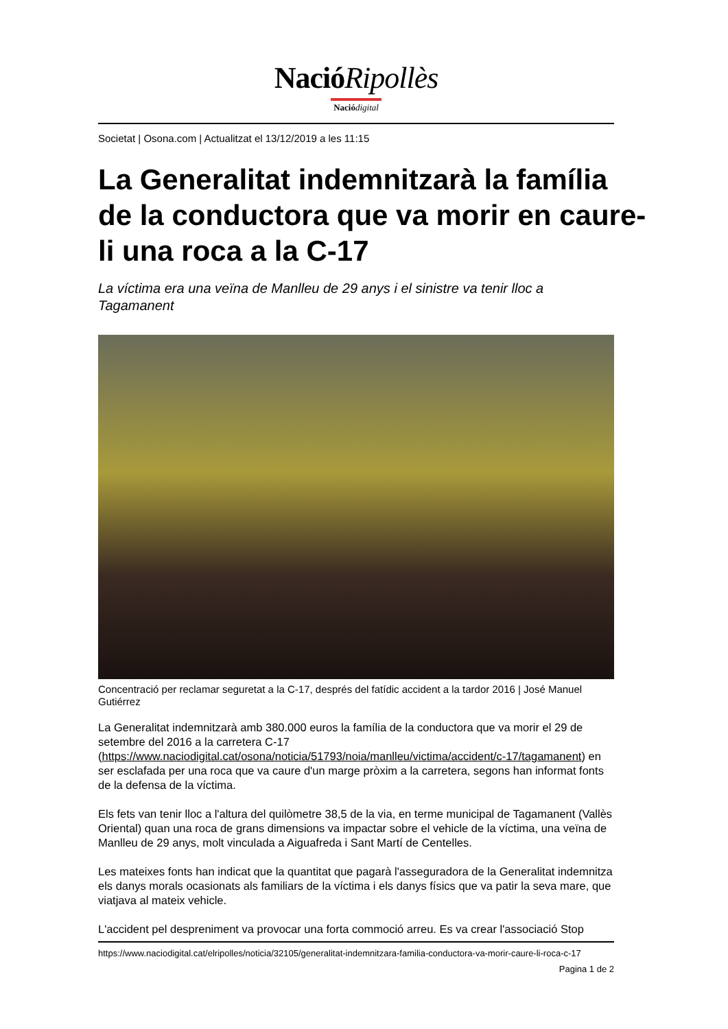NacióRipollès
Nació digital
Societat | Osona.com | Actualitzat el 13/12/2019 a les 11:15
La Generalitat indemnitzarà la família de la conductora que va morir en caure-li una roca a la C-17
La víctima era una veïna de Manlleu de 29 anys i el sinistre va tenir lloc a Tagamanent
Concentració per reclamar seguretat a la C-17, després del fatídic accident a la tardor 2016 | José Manuel Gutiérrez
La Generalitat indemnitzarà amb 380.000 euros la família de la conductora que va morir el 29 de setembre del 2016 a la carretera C-17 (https://www.naciodigital.cat/osona/noticia/51793/noia/manlleu/victima/accident/c-17/tagamanent) en ser esclafada per una roca que va caure d'un marge pròxim a la carretera, segons han informat fonts de la defensa de la víctima.
Els fets van tenir lloc a l'altura del quilòmetre 38,5 de la via, en terme municipal de Tagamanent (Vallès Oriental) quan una roca de grans dimensions va impactar sobre el vehicle de la víctima, una veïna de Manlleu de 29 anys, molt vinculada a Aiguafreda i Sant Martí de Centelles.
Les mateixes fonts han indicat que la quantitat que pagarà l'asseguradora de la Generalitat indemnitza els danys morals ocasionats als familiars de la víctima i els danys físics que va patir la seva mare, que viatjava al mateix vehicle.
L'accident pel despreniment va provocar una forta commoció arreu. Es va crear l'associació Stop
https://www.naciodigital.cat/elripolles/noticia/32105/generalitat-indemnitzara-familia-conductora-va-morir-caure-li-roca-c-17
Pagina 1 de 2